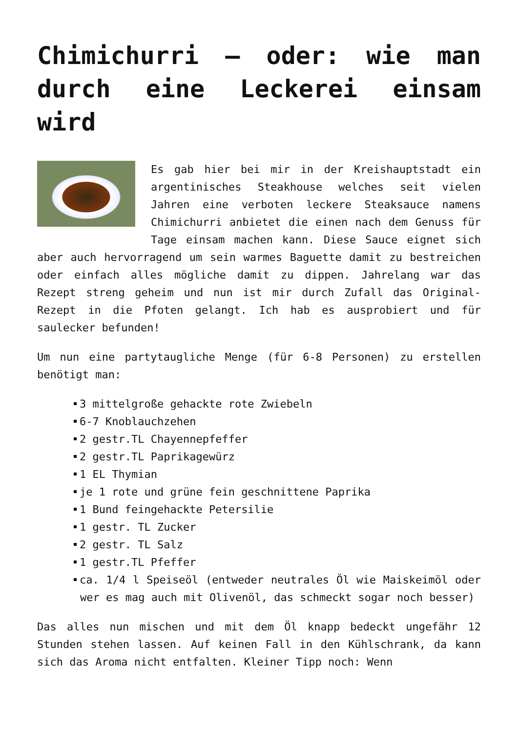Chimichurri – oder: wie man durch eine Leckerei einsam wird
Es gab hier bei mir in der Kreishauptstadt ein argentinisches Steakhouse welches seit vielen Jahren eine verboten leckere Steaksauce namens Chimichurri anbietet die einen nach dem Genuss für Tage einsam machen kann. Diese Sauce eignet sich aber auch hervorragend um sein warmes Baguette damit zu bestreichen oder einfach alles mögliche damit zu dippen. Jahrelang war das Rezept streng geheim und nun ist mir durch Zufall das Original-Rezept in die Pfoten gelangt. Ich hab es ausprobiert und für saulecker befunden!
Um nun eine partytaugliche Menge (für 6-8 Personen) zu erstellen benötigt man:
3 mittelgroße gehackte rote Zwiebeln
6-7 Knoblauchzehen
2 gestr.TL Chayennepfeffer
2 gestr.TL Paprikagewürz
1 EL Thymian
je 1 rote und grüne fein geschnittene Paprika
1 Bund feingehackte Petersilie
1 gestr. TL Zucker
2 gestr. TL Salz
1 gestr.TL Pfeffer
ca. 1/4 l Speiseöl (entweder neutrales Öl wie Maiskeimöl oder wer es mag auch mit Olivenöl, das schmeckt sogar noch besser)
Das alles nun mischen und mit dem Öl knapp bedeckt ungefähr 12 Stunden stehen lassen. Auf keinen Fall in den Kühlschrank, da kann sich das Aroma nicht entfalten. Kleiner Tipp noch: Wenn